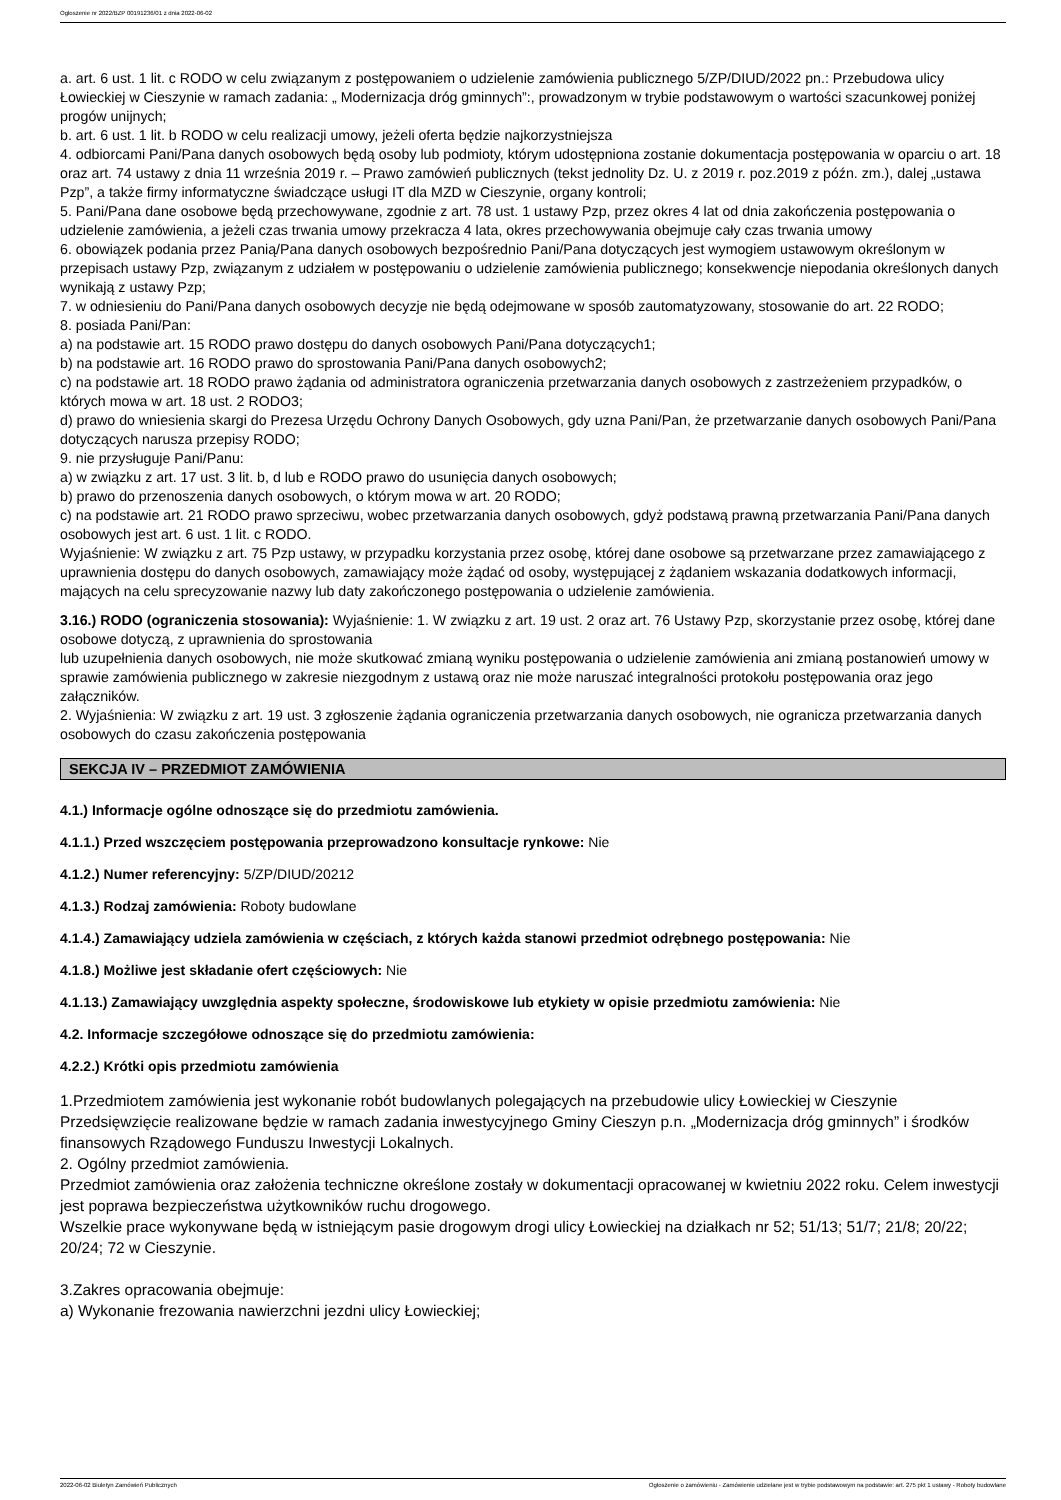Ogłoszenie nr 2022/BZP 00191236/01 z dnia 2022-06-02
a. art. 6 ust. 1 lit. c RODO w celu związanym z postępowaniem o udzielenie zamówienia publicznego 5/ZP/DIUD/2022 pn.: Przebudowa ulicy Łowieckiej w Cieszynie w ramach zadania: „ Modernizacja dróg gminnych”:, prowadzonym w trybie podstawowym o wartości szacunkowej poniżej progów unijnych;
b. art. 6 ust. 1 lit. b RODO w celu realizacji umowy, jeżeli oferta będzie najkorzystniejsza
4. odbiorcami Pani/Pana danych osobowych będą osoby lub podmioty, którym udostępniona zostanie dokumentacja postępowania w oparciu o art. 18 oraz art. 74 ustawy z dnia 11 września 2019 r. – Prawo zamówień publicznych (tekst jednolity Dz. U. z 2019 r. poz.2019 z późn. zm.), dalej „ustawa Pzp”, a także firmy informatyczne świadczące usługi IT dla MZD w Cieszynie, organy kontroli;
5. Pani/Pana dane osobowe będą przechowywane, zgodnie z art. 78 ust. 1 ustawy Pzp, przez okres 4 lat od dnia zakończenia postępowania o udzielenie zamówienia, a jeżeli czas trwania umowy przekracza 4 lata, okres przechowywania obejmuje cały czas trwania umowy
6. obowiązek podania przez Panią/Pana danych osobowych bezpośrednio Pani/Pana dotyczących jest wymogiem ustawowym określonym w przepisach ustawy Pzp, związanym z udziałem w postępowaniu o udzielenie zamówienia publicznego; konsekwencje niepodania określonych danych wynikają z ustawy Pzp;
7. w odniesieniu do Pani/Pana danych osobowych decyzje nie będą odejmowane w sposób zautomatyzowany, stosowanie do art. 22 RODO;
8. posiada Pani/Pan:
a) na podstawie art. 15 RODO prawo dostępu do danych osobowych Pani/Pana dotyczących1;
b) na podstawie art. 16 RODO prawo do sprostowania Pani/Pana danych osobowych2;
c) na podstawie art. 18 RODO prawo żądania od administratora ograniczenia przetwarzania danych osobowych z zastrzeżeniem przypadków, o których mowa w art. 18 ust. 2 RODO3;
d) prawo do wniesienia skargi do Prezesa Urzędu Ochrony Danych Osobowych, gdy uzna Pani/Pan, że przetwarzanie danych osobowych Pani/Pana dotyczących narusza przepisy RODO;
9. nie przysługuje Pani/Panu:
a) w związku z art. 17 ust. 3 lit. b, d lub e RODO prawo do usunięcia danych osobowych;
b) prawo do przenoszenia danych osobowych, o którym mowa w art. 20 RODO;
c) na podstawie art. 21 RODO prawo sprzeciwu, wobec przetwarzania danych osobowych, gdyż podstawą prawną przetwarzania Pani/Pana danych osobowych jest art. 6 ust. 1 lit. c RODO.
Wyjaśnienie: W związku z art. 75 Pzp ustawy, w przypadku korzystania przez osobę, której dane osobowe są przetwarzane przez zamawiającego z uprawnienia dostępu do danych osobowych, zamawiający może żądać od osoby, występującej z żądaniem wskazania dodatkowych informacji, mających na celu sprecyzowanie nazwy lub daty zakończonego postępowania o udzielenie zamówienia.
3.16.) RODO (ograniczenia stosowania): Wyjaśnienie: 1. W związku z art. 19 ust. 2 oraz art. 76 Ustawy Pzp, skorzystanie przez osobę, której dane osobowe dotyczą, z uprawnienia do sprostowania
lub uzupełnienia danych osobowych, nie może skutkować zmianą wyniku postępowania o udzielenie zamówienia ani zmianą postanowień umowy w sprawie zamówienia publicznego w zakresie niezgodnym z ustawą oraz nie może naruszać integralności protokołu postępowania oraz jego załączników.
2. Wyjaśnienia: W związku z art. 19 ust. 3 zgłoszenie żądania ograniczenia przetwarzania danych osobowych, nie ogranicza przetwarzania danych osobowych do czasu zakończenia postępowania
SEKCJA IV – PRZEDMIOT ZAMÓWIENIA
4.1.) Informacje ogólne odnoszące się do przedmiotu zamówienia.
4.1.1.) Przed wszczęciem postępowania przeprowadzono konsultacje rynkowe: Nie
4.1.2.) Numer referencyjny: 5/ZP/DIUD/20212
4.1.3.) Rodzaj zamówienia: Roboty budowlane
4.1.4.) Zamawiający udziela zamówienia w częściach, z których każda stanowi przedmiot odrębnego postępowania: Nie
4.1.8.) Możliwe jest składanie ofert częściowych: Nie
4.1.13.) Zamawiający uwzględnia aspekty społeczne, środowiskowe lub etykiety w opisie przedmiotu zamówienia: Nie
4.2. Informacje szczegółowe odnoszące się do przedmiotu zamówienia:
4.2.2.) Krótki opis przedmiotu zamówienia
1.Przedmiotem zamówienia jest wykonanie robót budowlanych polegających na przebudowie ulicy Łowieckiej w Cieszynie Przedsięwzięcie realizowane będzie w ramach zadania inwestycyjnego Gminy Cieszyn p.n. „Modernizacja dróg gminnych” i środków finansowych Rządowego Funduszu Inwestycji Lokalnych.
2. Ogólny przedmiot zamówienia.
Przedmiot zamówienia oraz założenia techniczne określone zostały w dokumentacji opracowanej w kwietniu 2022 roku. Celem inwestycji jest poprawa bezpieczeństwa użytkowników ruchu drogowego.
Wszelkie prace wykonywane będą w istniejącym pasie drogowym drogi ulicy Łowieckiej na działkach nr 52; 51/13; 51/7; 21/8; 20/22; 20/24; 72 w Cieszynie.
3.Zakres opracowania obejmuje:
a) Wykonanie frezowania nawierzchni jezdni ulicy Łowieckiej;
2022-06-02 Biuletyn Zamówień Publicznych Ogłoszenie o zamówieniu - Zamówienie udzielane jest w trybie podstawowym na podstawie: art. 275 pkt 1 ustawy - Roboty budowlane